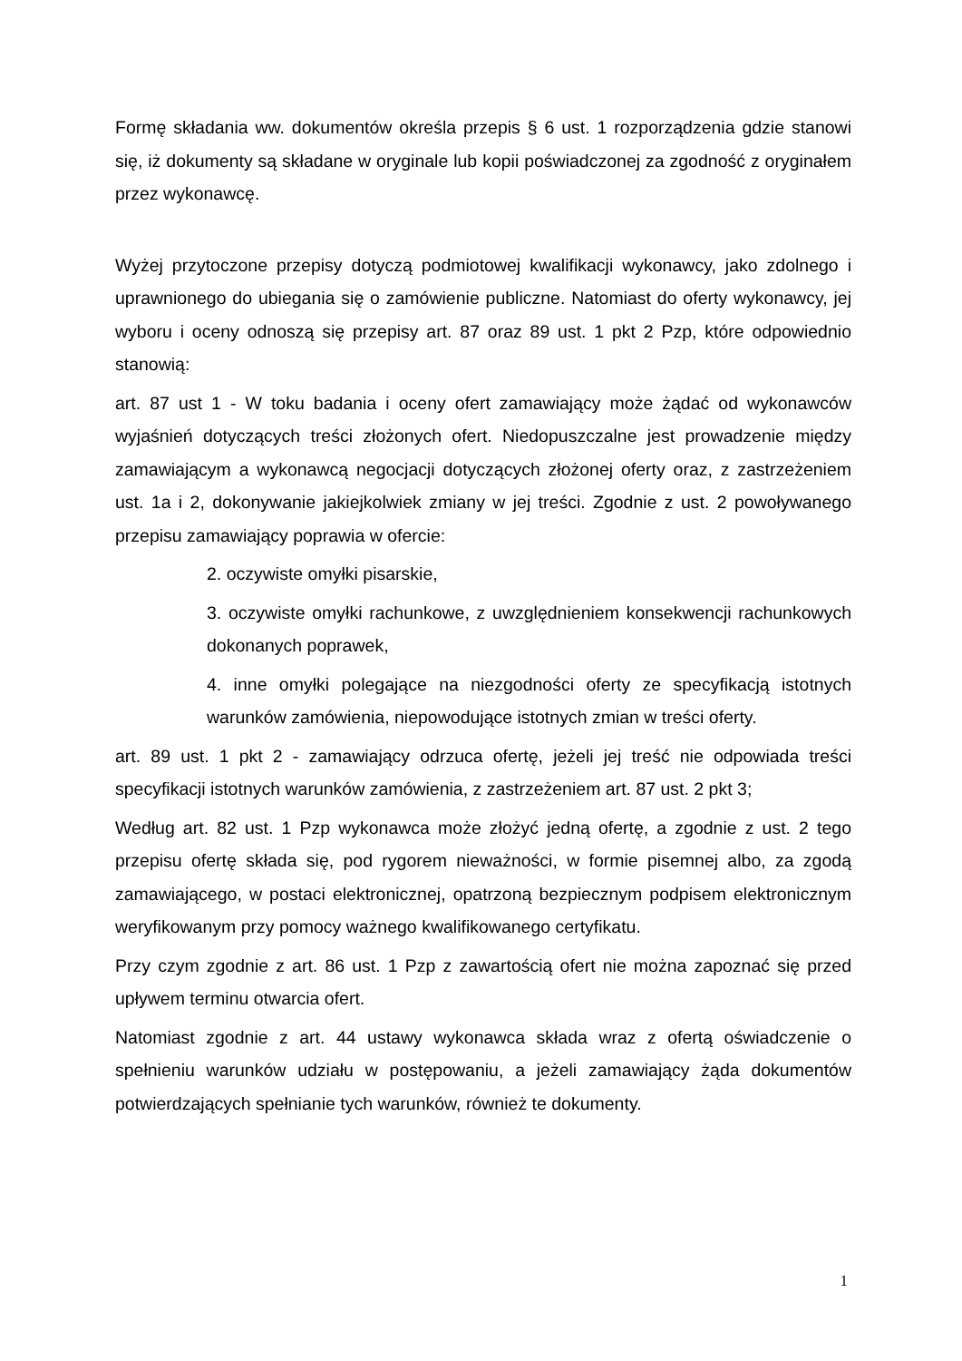Formę składania ww. dokumentów określa przepis § 6 ust. 1 rozporządzenia gdzie stanowi się, iż dokumenty są składane w oryginale lub kopii poświadczonej za zgodność z oryginałem przez wykonawcę.
Wyżej przytoczone przepisy dotyczą podmiotowej kwalifikacji wykonawcy, jako zdolnego i uprawnionego do ubiegania się o zamówienie publiczne. Natomiast do oferty wykonawcy, jej wyboru i oceny odnoszą się przepisy art. 87 oraz 89 ust. 1 pkt 2 Pzp, które odpowiednio stanowią:
art. 87 ust 1 - W toku badania i oceny ofert zamawiający może żądać od wykonawców wyjaśnień dotyczących treści złożonych ofert. Niedopuszczalne jest prowadzenie między zamawiającym a wykonawcą negocjacji dotyczących złożonej oferty oraz, z zastrzeżeniem ust. 1a i 2, dokonywanie jakiejkolwiek zmiany w jej treści. Zgodnie z ust. 2 powoływanego przepisu zamawiający poprawia w ofercie:
2. oczywiste omyłki pisarskie,
3. oczywiste omyłki rachunkowe, z uwzględnieniem konsekwencji rachunkowych dokonanych poprawek,
4. inne omyłki polegające na niezgodności oferty ze specyfikacją istotnych warunków zamówienia, niepowodujące istotnych zmian w treści oferty.
art. 89 ust. 1 pkt 2 - zamawiający odrzuca ofertę, jeżeli jej treść nie odpowiada treści specyfikacji istotnych warunków zamówienia, z zastrzeżeniem art. 87 ust. 2 pkt 3;
Według art. 82 ust. 1 Pzp wykonawca może złożyć jedną ofertę, a zgodnie z ust. 2 tego przepisu ofertę składa się, pod rygorem nieważności, w formie pisemnej albo, za zgodą zamawiającego, w postaci elektronicznej, opatrzoną bezpiecznym podpisem elektronicznym weryfikowanym przy pomocy ważnego kwalifikowanego certyfikatu.
Przy czym zgodnie z art. 86 ust. 1 Pzp z zawartością ofert nie można zapoznać się przed upływem terminu otwarcia ofert.
Natomiast zgodnie z art. 44 ustawy wykonawca składa wraz z ofertą oświadczenie o spełnieniu warunków udziału w postępowaniu, a jeżeli zamawiający żąda dokumentów potwierdzających spełnianie tych warunków, również te dokumenty.
1